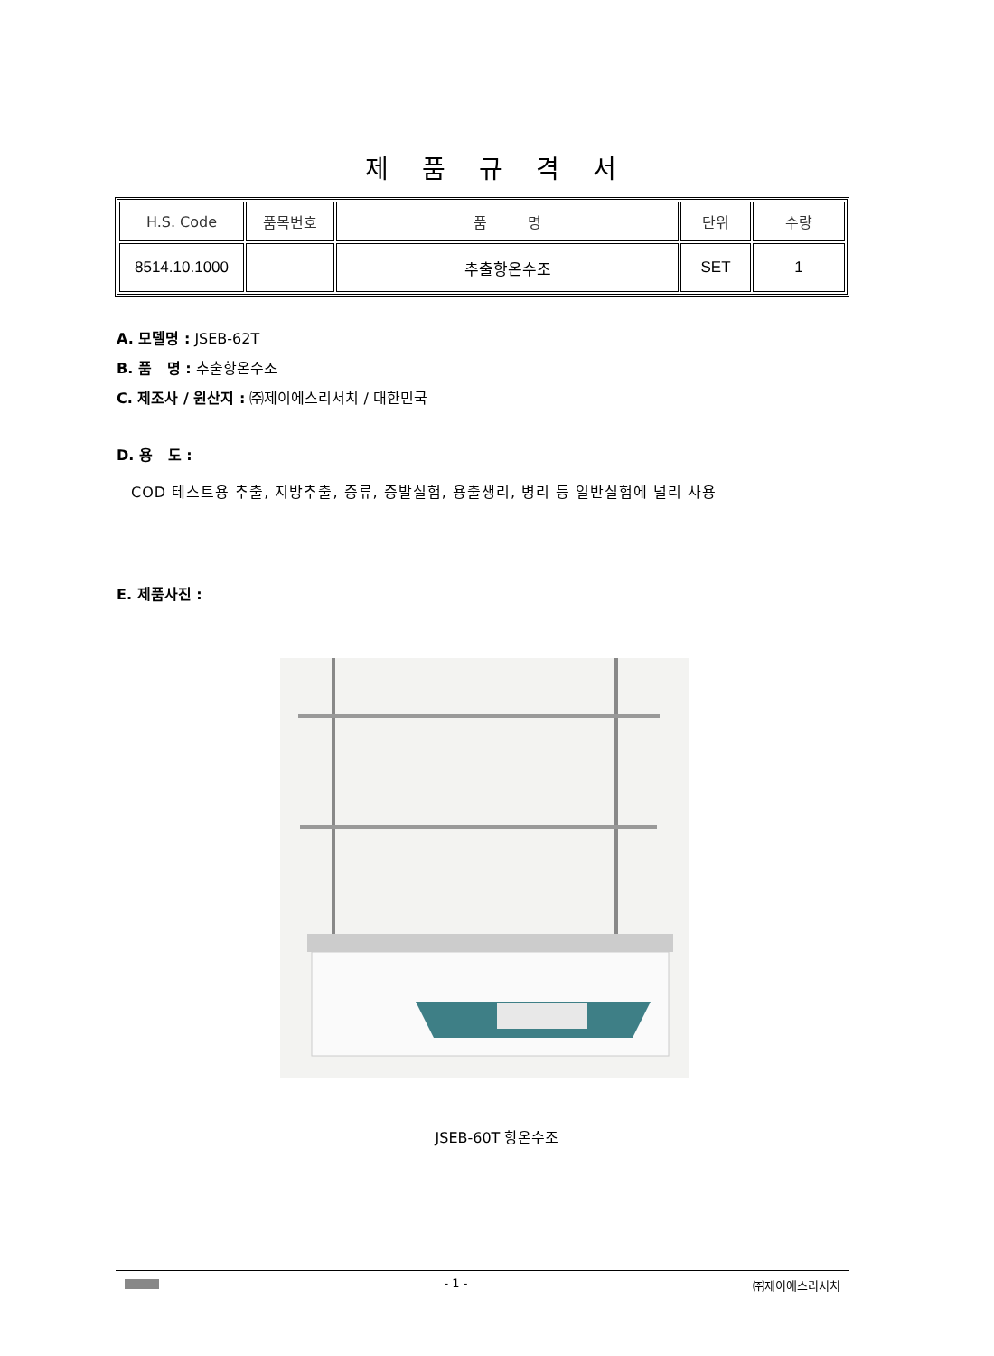제 품 규 격 서
| H.S. Code | 품목번호 | 품 명 | 단위 | 수량 |
| --- | --- | --- | --- | --- |
| 8514.10.1000 | | 추출항온수조 | SET | 1 |
A. 모델명 : JSEB-62T
B. 품 명 : 추출항온수조
C. 제조사 / 원산지 : ㈜제이에스리서치 / 대한민국
D. 용 도 :
COD 테스트용 추출, 지방추출, 증류, 증발실험, 용출생리, 병리 등 일반실험에 널리 사용
E. 제품사진 :
JSEB-60T 항온수조
- 1 - ㈜제이에스리서치